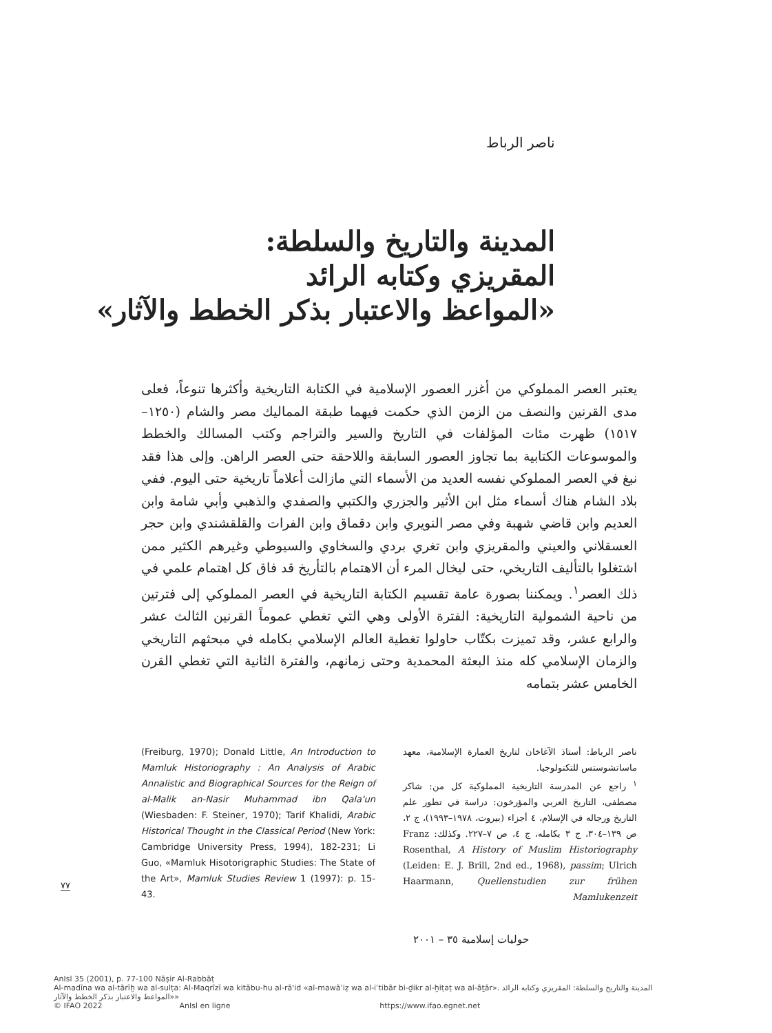ناصر الرباط
المدينة والتاريخ والسلطة:
المقريزي وكتابه الرائد
«المواعظ والاعتبار بذكر الخطط والآثار»
يعتبر العصر المملوكي من أغزر العصور الإسلامية في الكتابة التاريخية وأكثرها تنوعاً، فعلى مدى القرنين والنصف من الزمن الذي حكمت فيهما طبقة المماليك مصر والشام (١٢٥٠–١٥١٧) ظهرت مئات المؤلفات في التاريخ والسير والتراجم وكتب المسالك والخطط والموسوعات الكتابية بما تجاوز العصور السابقة واللاحقة حتى العصر الراهن. وإلى هذا فقد نبغ في العصر المملوكي نفسه العديد من الأسماء التي مازالت أعلاماً تاريخية حتى اليوم. ففي بلاد الشام هناك أسماء مثل ابن الأثير والجزري والكتبي والصفدي والذهبي وأبي شامة وابن العديم وابن قاضي شهبة وفي مصر النويري وابن دقماق وابن الفرات والقلقشندي وابن حجر العسقلاني والعيني والمقريزي وابن تغري بردي والسخاوي والسيوطي وغيرهم الكثير ممن اشتغلوا بالتأليف التاريخي، حتى ليخال المرء أن الاهتمام بالتأريخ قد فاق كل اهتمام علمي في ذلك العصر<sup>١</sup>. ويمكننا بصورة عامة تقسيم الكتابة التاريخية في العصر المملوكي إلى فترتين من ناحية الشمولية التاريخية: الفترة الأولى وهي التي تغطي عموماً القرنين الثالث عشر والرابع عشر، وقد تميزت بكتّاب حاولوا تغطية العالم الإسلامي بكامله في مبحثهم التاريخي والزمان الإسلامي كله منذ البعثة المحمدية وحتى زمانهم، والفترة الثانية التي تغطي القرن الخامس عشر بتمامه
ناصر الرباط: أستاذ الآغاخان لتاريخ العمارة الإسلامية، معهد ماساتشوستس للتكنولوجيا.
<sup>١</sup> راجع عن المدرسة التاريخية المملوكية كل من: شاكر مصطفى، التاريخ العربي والمؤرخون: دراسة في تطور علم التاريخ ورجاله في الإسلام، ٤ أجزاء (بيروت، ١٩٧٨–١٩٩٣)، ج ٢، ص ١٣٩–٣٠٤، ج ٣ بكامله، ج ٤، ص ٧–٢٢٧. وكذلك: Franz Rosenthal, A History of Muslim Historiography (Leiden: E. J. Brill, 2nd ed., 1968), passim; Ulrich Haarmann, Quellenstudien zur frühen Mamlukenzeit
(Freiburg, 1970); Donald Little, An Introduction to Mamluk Historiography : An Analysis of Arabic Annalistic and Biographical Sources for the Reign of al-Malik an-Nasir Muhammad ibn Qala'un (Wiesbaden: F. Steiner, 1970); Tarif Khalidi, Arabic Historical Thought in the Classical Period (New York: Cambridge University Press, 1994), 182-231; Li Guo, «Mamluk Hisotorigraphic Studies: The State of the Art», Mamluk Studies Review 1 (1997): p. 15-43.
٧٧
حوليات إسلامية ٣٥ – ٢٠٠١
AnIsl 35 (2001), p. 77-100 Nāṣir Al-Rabbāṭ
Al-madīna wa al-tārīḫ wa al-sulṭa: Al-Maqrīzī wa kitābu-hu al-rā'id «al-mawāʿiẓ wa al-iʿtibār bi-ḏikr al-ḫiṭaṭ wa al-āṯār». المدينة والتاريخ والسلطة: المقريزي وكتابه الرائد «المواعظ والاعتبار بذكر الخطط والآثار»
© IFAO 2022 AnIsl en ligne https://www.ifao.egnet.net